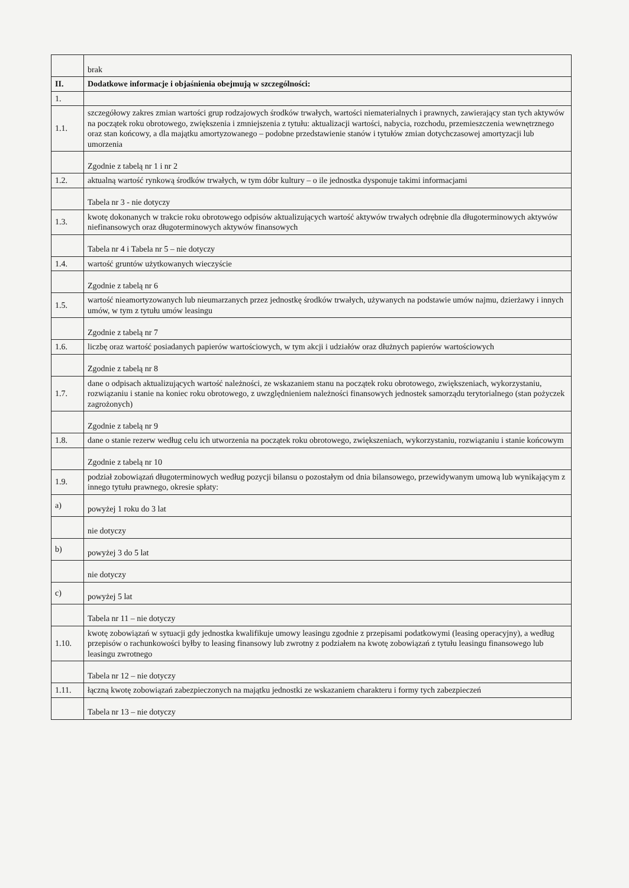| | brak |
| II. | Dodatkowe informacje i objaśnienia obejmują w szczególności: |
| 1. | |
| 1.1. | szczegółowy zakres zmian wartości grup rodzajowych środków trwałych, wartości niematerialnych i prawnych, zawierający stan tych aktywów na początek roku obrotowego, zwiększenia i zmniejszenia z tytułu: aktualizacji wartości, nabycia, rozchodu, przemieszczenia wewnętrznego oraz stan końcowy, a dla majątku amortyzowanego – podobne przedstawienie stanów i tytułów zmian dotychczasowej amortyzacji lub umorzenia |
| | Zgodnie z tabelą nr 1 i nr 2 |
| 1.2. | aktualną wartość rynkową środków trwałych, w tym dóbr kultury – o ile jednostka dysponuje takimi informacjami |
| | Tabela nr 3 - nie dotyczy |
| 1.3. | kwotę dokonanych w trakcie roku obrotowego odpisów aktualizujących wartość aktywów trwałych odrębnie dla długoterminowych aktywów niefinansowych oraz długoterminowych aktywów finansowych |
| | Tabela nr 4 i Tabela nr 5 – nie dotyczy |
| 1.4. | wartość gruntów użytkowanych wieczyście |
| | Zgodnie z tabelą nr 6 |
| 1.5. | wartość nieamortyzowanych lub nieumarzanych przez jednostkę środków trwałych, używanych na podstawie umów najmu, dzierżawy i innych umów, w tym z tytułu umów leasingu |
| | Zgodnie z tabelą nr 7 |
| 1.6. | liczbę oraz wartość posiadanych papierów wartościowych, w tym akcji i udziałów oraz dłużnych papierów wartościowych |
| | Zgodnie z tabelą nr 8 |
| 1.7. | dane o odpisach aktualizujących wartość należności, ze wskazaniem stanu na początek roku obrotowego, zwiększeniach, wykorzystaniu, rozwiązaniu i stanie na koniec roku obrotowego, z uwzględnieniem należności finansowych jednostek samorządu terytorialnego (stan pożyczek zagrożonych) |
| | Zgodnie z tabelą nr 9 |
| 1.8. | dane o stanie rezerw według celu ich utworzenia na początek roku obrotowego, zwiększeniach, wykorzystaniu, rozwiązaniu i stanie końcowym |
| | Zgodnie z tabelą nr 10 |
| 1.9. | podział zobowiązań długoterminowych według pozycji bilansu o pozostałym od dnia bilansowego, przewidywanym umową lub wynikającym z innego tytułu prawnego, okresie spłaty: |
| a) | powyżej 1 roku do 3 lat |
| | nie dotyczy |
| b) | powyżej 3 do 5 lat |
| | nie dotyczy |
| c) | powyżej 5 lat |
| | Tabela nr 11 – nie dotyczy |
| 1.10. | kwotę zobowiązań w sytuacji gdy jednostka kwalifikuje umowy leasingu zgodnie z przepisami podatkowymi (leasing operacyjny), a według przepisów o rachunkowości byłby to leasing finansowy lub zwrotny z podziałem na kwotę zobowiązań z tytułu leasingu finansowego lub leasingu zwrotnego |
| | Tabela nr 12 – nie dotyczy |
| 1.11. | łączną kwotę zobowiązań zabezpieczonych na majątku jednostki ze wskazaniem charakteru i formy tych zabezpieczeń |
| | Tabela nr 13 – nie dotyczy |